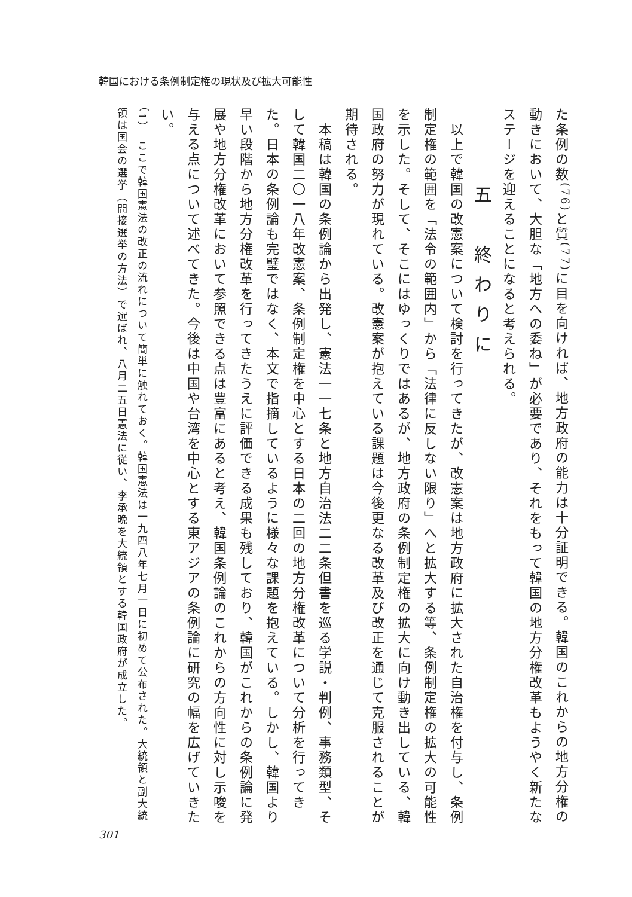韓国における条例制定権の現状及び拡大可能性
た条例の数<sup>(76)</sup>と質<sup>(77)</sup>に目を向ければ、地方政府の能力は十分証明できる。韓国のこれからの地方分権の動きにおいて、大胆な「地方への委ね」が必要であり、それをもって韓国の地方分権改革もようやく新たなステージを迎えることになると考えられる。
五　終わりに
　以上で韓国の改憲案について検討を行ってきたが、改憲案は地方政府に拡大された自治権を付与し、条例制定権の範囲を「法令の範囲内」から「法律に反しない限り」へと拡大する等、条例制定権の拡大の可能性を示した。そして、そこにはゆっくりではあるが、地方政府の条例制定権の拡大に向け動き出している、韓国政府の努力が現れている。改憲案が抱えている課題は今後更なる改革及び改正を通じて克服されることが期待される。
　本稿は韓国の条例論から出発し、憲法一一七条と地方自治法二二条但書を巡る学説・判例、事務類型、そして韓国二〇一八年改憲案、条例制定権を中心とする日本の二回の地方分権改革について分析を行ってきた。日本の条例論も完璧ではなく、本文で指摘しているように様々な課題を抱えている。しかし、韓国より早い段階から地方分権改革を行ってきたうえに評価できる成果も残しており、韓国がこれからの条例論に発展や地方分権改革において参照できる点は豊富にあると考え、韓国条例論のこれからの方向性に対し示唆を与える点について述べてきた。今後は中国や台湾を中心とする東アジアの条例論に研究の幅を広げていきたい。
（1）　ここで韓国憲法の改正の流れについて簡単に触れておく。韓国憲法は一九四八年七月一日に初めて公布された。大統領と副大統領は国会の選挙（間接選挙の方法）で選ばれ、八月二五日憲法に従い、李承晩を大統領とする韓国政府が成立した。
301